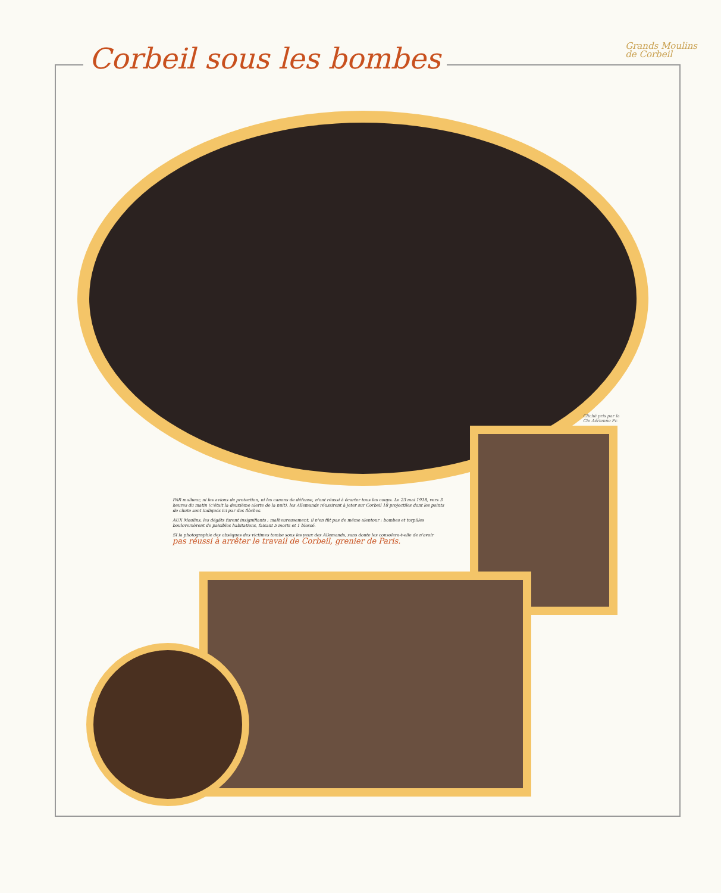Corbeil sous les bombes
Grands Moulins
de Corbeil
Cliché pris par la
Cie Aérienne Fr.
PAR malheur, ni les avions de protection, ni les canons de défense, n'ont réussi à écarter tous les coups. Le 23 mai 1918, vers 3 heures du matin (c'était la deuxième alerte de la nuit), les Allemands réussirent à jeter sur Corbeil 18 projectiles dont les points de chute sont indiqués ici par des flèches.
AUX Moulins, les dégâts furent insignifiants ; malheureusement, il n'en fût pas de même alentour : bombes et torpilles bouleversèrent de paisibles habitations, faisant 5 morts et 1 blessé.
SI la photographie des obsèques des victimes tombe sous les yeux des Allemands, sans doute les consolera-t-elle de n'avoir pas réussi à arrêter le travail de Corbeil, grenier de Paris.